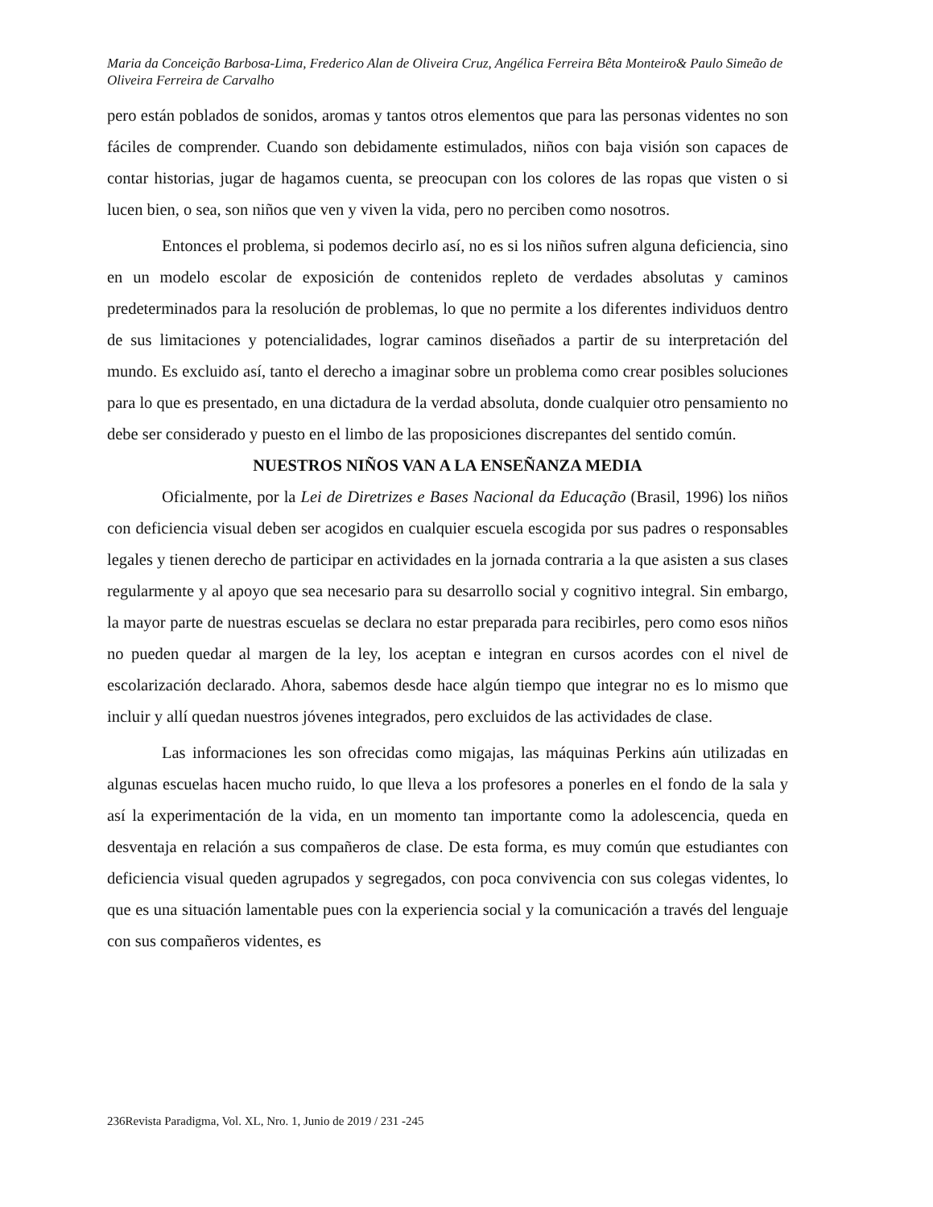Maria da Conceição Barbosa-Lima, Frederico Alan de Oliveira Cruz, Angélica Ferreira Bêta Monteiro& Paulo Simeão de Oliveira Ferreira de Carvalho
pero están poblados de sonidos, aromas y tantos otros elementos que para las personas videntes no son fáciles de comprender. Cuando son debidamente estimulados, niños con baja visión son capaces de contar historias, jugar de hagamos cuenta, se preocupan con los colores de las ropas que visten o si lucen bien, o sea, son niños que ven y viven la vida, pero no perciben como nosotros.
Entonces el problema, si podemos decirlo así, no es si los niños sufren alguna deficiencia, sino en un modelo escolar de exposición de contenidos repleto de verdades absolutas y caminos predeterminados para la resolución de problemas, lo que no permite a los diferentes individuos dentro de sus limitaciones y potencialidades, lograr caminos diseñados a partir de su interpretación del mundo. Es excluido así, tanto el derecho a imaginar sobre un problema como crear posibles soluciones para lo que es presentado, en una dictadura de la verdad absoluta, donde cualquier otro pensamiento no debe ser considerado y puesto en el limbo de las proposiciones discrepantes del sentido común.
NUESTROS NIÑOS VAN A LA ENSEÑANZA MEDIA
Oficialmente, por la Lei de Diretrizes e Bases Nacional da Educação (Brasil, 1996) los niños con deficiencia visual deben ser acogidos en cualquier escuela escogida por sus padres o responsables legales y tienen derecho de participar en actividades en la jornada contraria a la que asisten a sus clases regularmente y al apoyo que sea necesario para su desarrollo social y cognitivo integral. Sin embargo, la mayor parte de nuestras escuelas se declara no estar preparada para recibirles, pero como esos niños no pueden quedar al margen de la ley, los aceptan e integran en cursos acordes con el nivel de escolarización declarado. Ahora, sabemos desde hace algún tiempo que integrar no es lo mismo que incluir y allí quedan nuestros jóvenes integrados, pero excluidos de las actividades de clase.
Las informaciones les son ofrecidas como migajas, las máquinas Perkins aún utilizadas en algunas escuelas hacen mucho ruido, lo que lleva a los profesores a ponerles en el fondo de la sala y así la experimentación de la vida, en un momento tan importante como la adolescencia, queda en desventaja en relación a sus compañeros de clase. De esta forma, es muy común que estudiantes con deficiencia visual queden agrupados y segregados, con poca convivencia con sus colegas videntes, lo que es una situación lamentable pues con la experiencia social y la comunicación a través del lenguaje con sus compañeros videntes, es
236Revista Paradigma, Vol. XL, Nro. 1, Junio de 2019 / 231 -245